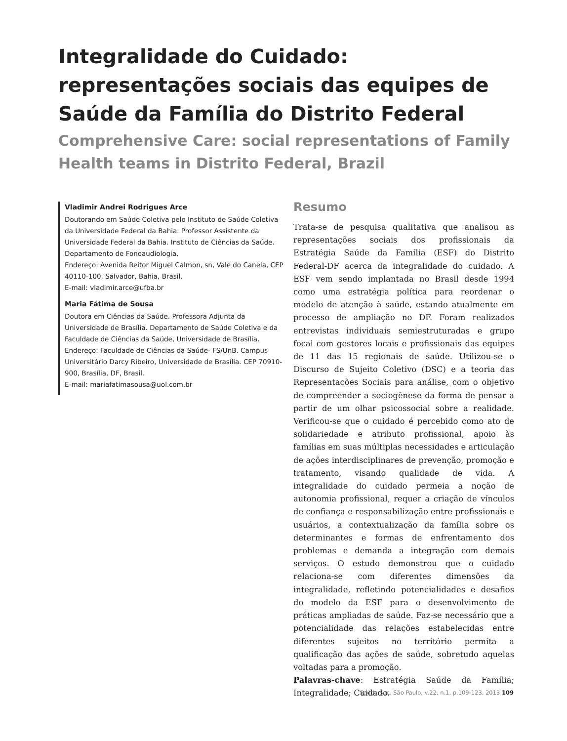Integralidade do Cuidado: representações sociais das equipes de Saúde da Família do Distrito Federal
Comprehensive Care: social representations of Family Health teams in Distrito Federal, Brazil
Vladimir Andrei Rodrigues Arce
Doutorando em Saúde Coletiva pelo Instituto de Saúde Coletiva da Universidade Federal da Bahia. Professor Assistente da Universidade Federal da Bahia. Instituto de Ciências da Saúde. Departamento de Fonoaudiologia,
Endereço: Avenida Reitor Miguel Calmon, sn, Vale do Canela, CEP 40110-100, Salvador, Bahia, Brasil.
E-mail: vladimir.arce@ufba.br
Maria Fátima de Sousa
Doutora em Ciências da Saúde. Professora Adjunta da Universidade de Brasília. Departamento de Saúde Coletiva e da Faculdade de Ciências da Saúde, Universidade de Brasília.
Endereço: Faculdade de Ciências da Saúde- FS/UnB. Campus Universitário Darcy Ribeiro, Universidade de Brasília. CEP 70910-900, Brasília, DF, Brasil.
E-mail: mariafatimasousa@uol.com.br
Resumo
Trata-se de pesquisa qualitativa que analisou as representações sociais dos profissionais da Estratégia Saúde da Família (ESF) do Distrito Federal-DF acerca da integralidade do cuidado. A ESF vem sendo implantada no Brasil desde 1994 como uma estratégia política para reordenar o modelo de atenção à saúde, estando atualmente em processo de ampliação no DF. Foram realizados entrevistas individuais semiestruturadas e grupo focal com gestores locais e profissionais das equipes de 11 das 15 regionais de saúde. Utilizou-se o Discurso de Sujeito Coletivo (DSC) e a teoria das Representações Sociais para análise, com o objetivo de compreender a sociogênese da forma de pensar a partir de um olhar psicossocial sobre a realidade. Verificou-se que o cuidado é percebido como ato de solidariedade e atributo profissional, apoio às famílias em suas múltiplas necessidades e articulação de ações interdisciplinares de prevenção, promoção e tratamento, visando qualidade de vida. A integralidade do cuidado permeia a noção de autonomia profissional, requer a criação de vínculos de confiança e responsabilização entre profissionais e usuários, a contextualização da família sobre os determinantes e formas de enfrentamento dos problemas e demanda a integração com demais serviços. O estudo demonstrou que o cuidado relaciona-se com diferentes dimensões da integralidade, refletindo potencialidades e desafios do modelo da ESF para o desenvolvimento de práticas ampliadas de saúde. Faz-se necessário que a potencialidade das relações estabelecidas entre diferentes sujeitos no território permita a qualificação das ações de saúde, sobretudo aquelas voltadas para a promoção.
Palavras-chave: Estratégia Saúde da Família; Integralidade; Cuidado.
Saúde Soc. São Paulo, v.22, n.1, p.109-123, 2013 109